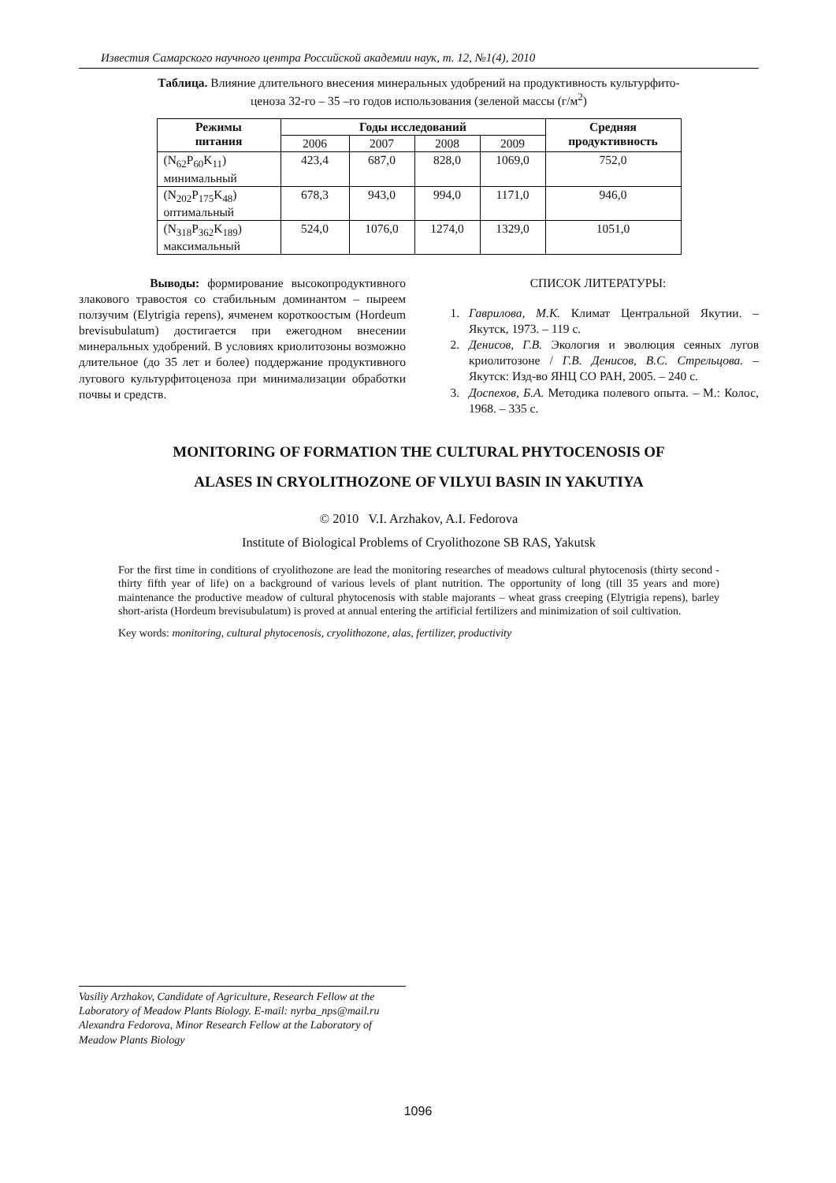Известия Самарского научного центра Российской академии наук, т. 12, №1(4), 2010
Таблица. Влияние длительного внесения минеральных удобрений на продуктивность культурфито-
ценоза 32-го – 35 –го годов использования (зеленой массы (г/м<sup>2</sup>)
| Режимы питания | Годы исследований | | | | Средняя продуктивность |
| --- | --- | --- | --- | --- | --- |
| | 2006 | 2007 | 2008 | 2009 | |
| (N<sub>62</sub>P<sub>60</sub>K<sub>11</sub>) минимальный | 423,4 | 687,0 | 828,0 | 1069,0 | 752,0 |
| (N<sub>202</sub>P<sub>175</sub>K<sub>48</sub>) оптимальный | 678,3 | 943,0 | 994,0 | 1171,0 | 946,0 |
| (N<sub>318</sub>P<sub>362</sub>K<sub>189</sub>) максимальный | 524,0 | 1076,0 | 1274,0 | 1329,0 | 1051,0 |
Выводы: формирование высокопродуктивного злакового травостоя со стабильным доминантом – пыреем ползучим (Elytrigia repens), ячменем короткоостым (Hordeum brevisubulatum) достигается при ежегодном внесении минеральных удобрений. В условиях криолитозоны возможно длительное (до 35 лет и более) поддержание продуктивного лугового культурфитоценоза при минимализации обработки почвы и средств.
СПИСОК ЛИТЕРАТУРЫ:
1. Гаврилова, М.К. Климат Центральной Якутии. – Якутск, 1973. – 119 с.
2. Денисов, Г.В. Экология и эволюция сеяных лугов криолитозоне / Г.В. Денисов, В.С. Стрельцова. – Якутск: Изд-во ЯНЦ СО РАН, 2005. – 240 с.
3. Доспехов, Б.А. Методика полевого опыта. – М.: Колос, 1968. – 335 с.
MONITORING OF FORMATION THE CULTURAL PHYTOCENOSIS OF
ALASES IN CRYOLITHOZONE OF VILYUI BASIN IN YAKUTIYA
© 2010 V.I. Arzhakov, A.I. Fedorova
Institute of Biological Problems of Cryolithozone SB RAS, Yakutsk
For the first time in conditions of cryolithozone are lead the monitoring researches of meadows cultural phytocenosis (thirty second - thirty fifth year of life) on a background of various levels of plant nutrition. The opportunity of long (till 35 years and more) maintenance the productive meadow of cultural phytocenosis with stable majorants – wheat grass creeping (Elytrigia repens), barley short-arista (Hordeum brevisubulatum) is proved at annual entering the artificial fertilizers and minimization of soil cultivation.
Key words: monitoring, cultural phytocenosis, cryolithozone, alas, fertilizer, productivity
Vasiliy Arzhakov, Candidate of Agriculture, Research Fellow at the Laboratory of Meadow Plants Biology. E-mail: nyrba_nps@mail.ru
Alexandra Fedorova, Minor Research Fellow at the Laboratory of Meadow Plants Biology
1096